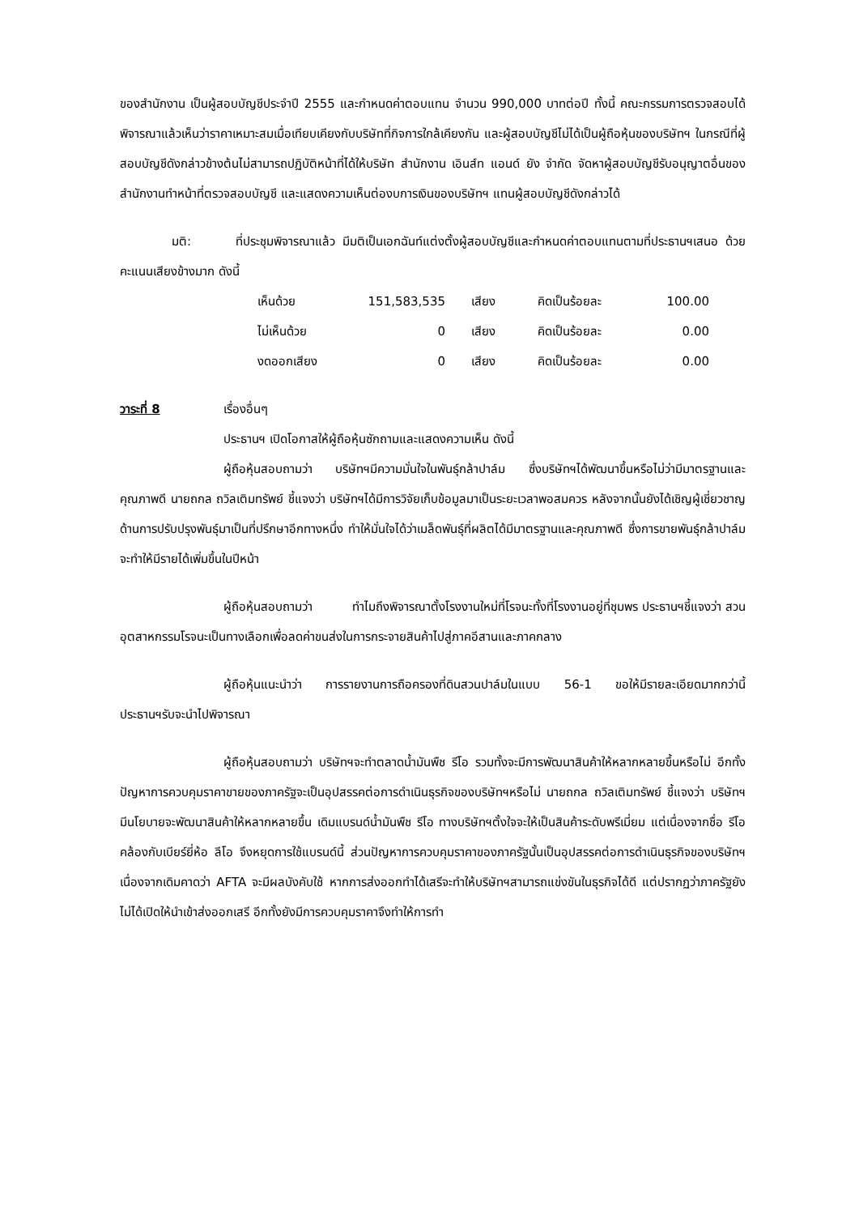ของสำนักงาน เป็นผู้สอบบัญชีประจำปี 2555 และกำหนดค่าตอบแทน จำนวน 990,000 บาทต่อปี ทั้งนี้ คณะกรรมการตรวจสอบได้พิจารณาแล้วเห็นว่าราคาเหมาะสมเมื่อเทียบเคียงกับบริษัทที่กิจการใกล้เคียงกัน และผู้สอบบัญชีไม่ได้เป็นผู้ถือหุ้นของบริษัทฯ ในกรณีที่ผู้สอบบัญชีดังกล่าวข้างต้นไม่สามารถปฏิบัติหน้าที่ได้ให้บริษัท สำนักงาน เอินส์ท แอนด์ ยัง จำกัด จัดหาผู้สอบบัญชีรับอนุญาตอื่นของสำนักงานทำหน้าที่ตรวจสอบบัญชี และแสดงความเห็นต่องบการเงินของบริษัทฯ แทนผู้สอบบัญชีดังกล่าวได้
มติ: ที่ประชุมพิจารณาแล้ว มีมติเป็นเอกฉันท์แต่งตั้งผู้สอบบัญชีและกำหนดค่าตอบแทนตามที่ประธานฯเสนอ ด้วยคะแนนเสียงข้างมาก ดังนี้
| เห็นด้วย | 151,583,535 | เสียง | คิดเป็นร้อยละ | 100.00 |
| ไม่เห็นด้วย | 0 | เสียง | คิดเป็นร้อยละ | 0.00 |
| งดออกเสียง | 0 | เสียง | คิดเป็นร้อยละ | 0.00 |
วาระที่ 8 เรื่องอื่นๆ
ประธานฯ เปิดโอกาสให้ผู้ถือหุ้นซักถามและแสดงความเห็น ดังนี้
ผู้ถือหุ้นสอบถามว่า บริษัทฯมีความมั่นใจในพันธุ์กล้าปาล์ม ซึ่งบริษัทฯได้พัฒนาขึ้นหรือไม่ว่ามีมาตรฐานและคุณภาพดี นายถกล ถวิลเติมทรัพย์ ชี้แจงว่า บริษัทฯได้มีการวิจัยเก็บข้อมูลมาเป็นระยะเวลาพอสมควร หลังจากนั้นยังได้เชิญผู้เชี่ยวชาญด้านการปรับปรุงพันธุ์มาเป็นที่ปรึกษาอีกทางหนึ่ง ทำให้มั่นใจได้ว่าเมล็ดพันธุ์ที่ผลิตได้มีมาตรฐานและคุณภาพดี ซึ่งการขายพันธุ์กล้าปาล์มจะทำให้มีรายได้เพิ่มขึ้นในปีหน้า
ผู้ถือหุ้นสอบถามว่า ทำไมถึงพิจารณาตั้งโรงงานใหม่ที่โรจนะทั้งที่โรงงานอยู่ที่ชุมพร ประธานฯชี้แจงว่า สวนอุตสาหกรรมโรจนะเป็นทางเลือกเพื่อลดค่าขนส่งในการกระจายสินค้าไปสู่ภาคอีสานและภาคกลาง
ผู้ถือหุ้นแนะนำว่า การรายงานการถือครองที่ดินสวนปาล์มในแบบ 56-1 ขอให้มีรายละเอียดมากกว่านี้ ประธานฯรับจะนำไปพิจารณา
ผู้ถือหุ้นสอบถามว่า บริษัทฯจะทำตลาดน้ำมันพืช รีโอ รวมทั้งจะมีการพัฒนาสินค้าให้หลากหลายขึ้นหรือไม่ อีกทั้ง ปัญหาการควบคุมราคาขายของภาครัฐจะเป็นอุปสรรคต่อการดำเนินธุรกิจของบริษัทฯหรือไม่ นายถกล ถวิลเติมทรัพย์ ชี้แจงว่า บริษัทฯมีนโยบายจะพัฒนาสินค้าให้หลากหลายขึ้น เดิมแบรนด์น้ำมันพืช รีโอ ทางบริษัทฯตั้งใจจะให้เป็นสินค้าระดับพรีเมี่ยม แต่เนื่องจากชื่อ รีโอ คล้องกับเบียร์ยี่ห้อ ลีโอ จึงหยุดการใช้แบรนด์นี้ ส่วนปัญหาการควบคุมราคาของภาครัฐนั้นเป็นอุปสรรคต่อการดำเนินธุรกิจของบริษัทฯ เนื่องจากเดิมคาดว่า AFTA จะมีผลบังคับใช้ หากการส่งออกทำได้เสรีจะทำให้บริษัทฯสามารถแข่งขันในธุรกิจได้ดี แต่ปรากฏว่าภาครัฐยังไม่ได้เปิดให้นำเข้าส่งออกเสรี อีกทั้งยังมีการควบคุมราคาจึงทำให้การทำ